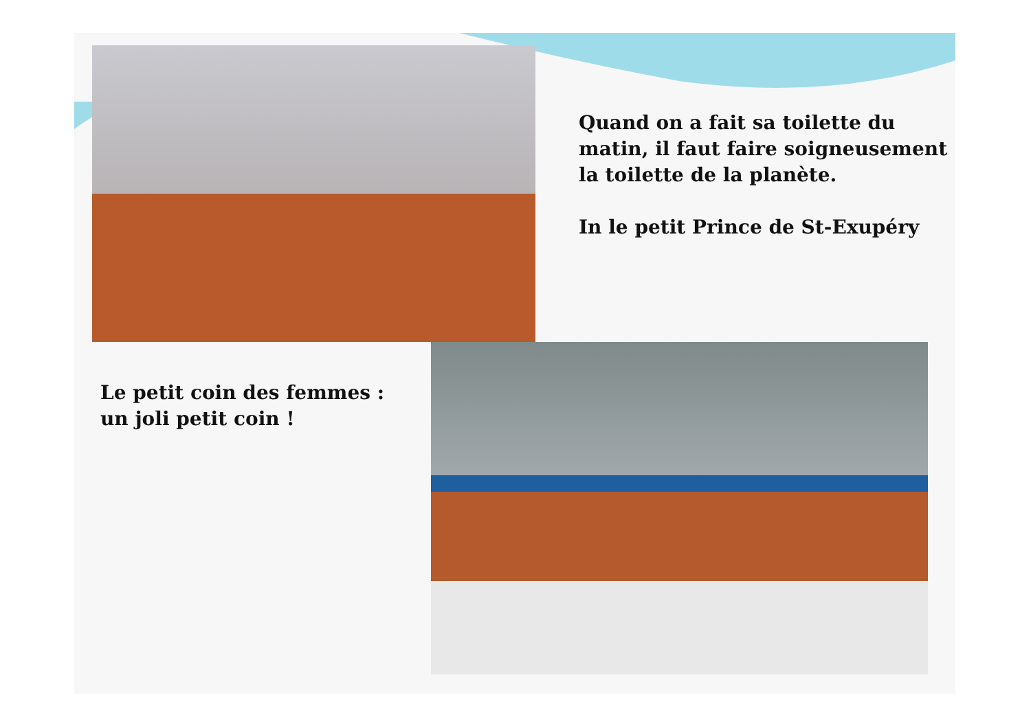Quand on a fait sa toilette du matin, il faut faire soigneusement la toilette de la planète.
In le petit Prince de St-Exupéry
Le petit coin des femmes :
un joli petit coin !